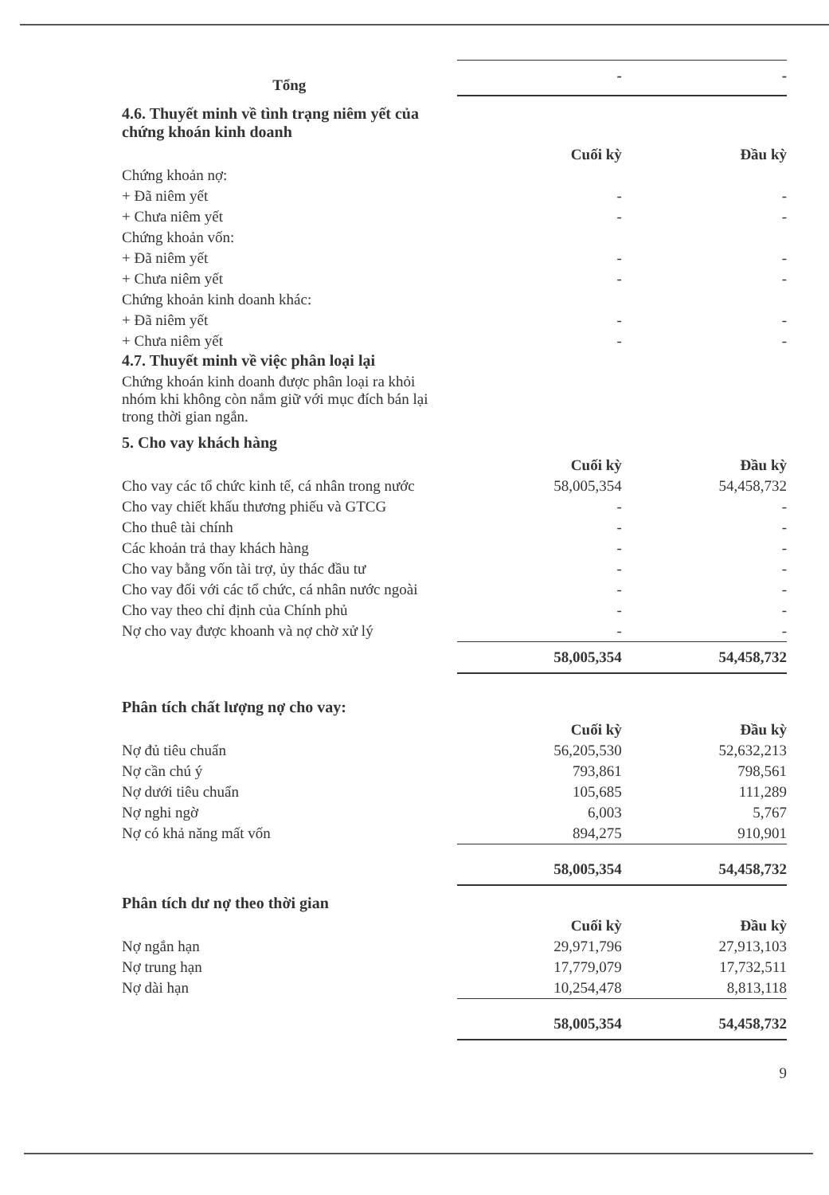| Tổng | - | - |
4.6. Thuyết minh về tình trạng niêm yết của
chứng khoán kinh doanh
| | Cuối kỳ | Đầu kỳ |
| Chứng khoản nợ: | | |
| + Đã niêm yết | - | - |
| + Chưa niêm yết | - | - |
| Chứng khoản vốn: | | |
| + Đã niêm yết | - | - |
| + Chưa niêm yết | - | - |
| Chứng khoản kinh doanh khác: | | |
| + Đã niêm yết | - | - |
| + Chưa niêm yết | - | - |
4.7. Thuyết minh về việc phân loại lại
Chứng khoán kinh doanh được phân loại ra khỏi nhóm khi không còn nắm giữ với mục đích bán lại trong thời gian ngắn.
5. Cho vay khách hàng
| | Cuối kỳ | Đầu kỳ |
| Cho vay các tổ chức kinh tế, cá nhân trong nước | 58,005,354 | 54,458,732 |
| Cho vay chiết khấu thương phiếu và GTCG | - | - |
| Cho thuê tài chính | - | - |
| Các khoản trả thay khách hàng | - | - |
| Cho vay bằng vốn tài trợ, ủy thác đầu tư | - | - |
| Cho vay đối với các tổ chức, cá nhân nước ngoài | - | - |
| Cho vay theo chỉ định của Chính phủ | - | - |
| Nợ cho vay được khoanh và nợ chờ xử lý | - | - |
| | 58,005,354 | 54,458,732 |
Phân tích chất lượng nợ cho vay:
| | Cuối kỳ | Đầu kỳ |
| Nợ đủ tiêu chuẩn | 56,205,530 | 52,632,213 |
| Nợ cần chú ý | 793,861 | 798,561 |
| Nợ dưới tiêu chuẩn | 105,685 | 111,289 |
| Nợ nghi ngờ | 6,003 | 5,767 |
| Nợ có khả năng mất vốn | 894,275 | 910,901 |
| | 58,005,354 | 54,458,732 |
Phân tích dư nợ theo thời gian
| | Cuối kỳ | Đầu kỳ |
| Nợ ngắn hạn | 29,971,796 | 27,913,103 |
| Nợ trung hạn | 17,779,079 | 17,732,511 |
| Nợ dài hạn | 10,254,478 | 8,813,118 |
| | 58,005,354 | 54,458,732 |
9